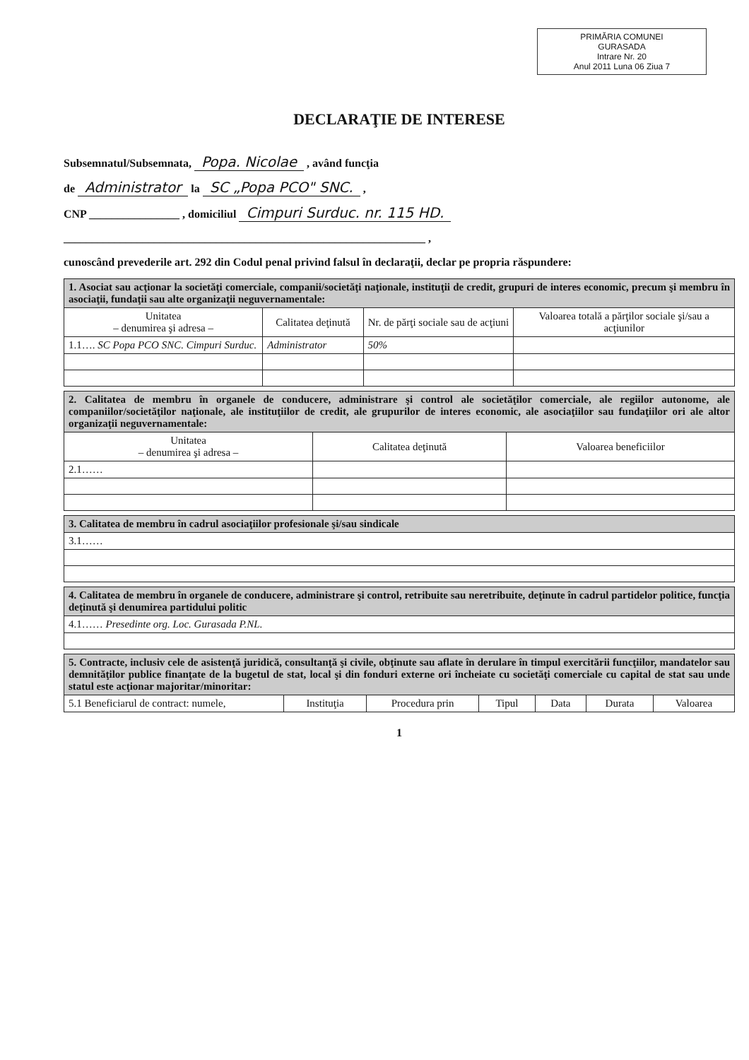PRIMĂRIA COMUNEI
GURASADA
Intrare Nr. 20
Anul 2011 Luna 06 Ziua 7
DECLARAŢIE DE INTERESE
Subsemnatul/Subsemnata, Popa. Nicolae , având funcţia
de Administrator la SC „Popa PCO" SNC. ,
CNP ________________ , domiciliul Cimpuri Surduc. nr. 115 HD.
________________________________________________________________ ,
cunoscând prevederile art. 292 din Codul penal privind falsul în declaraţii, declar pe propria răspundere:
| 1. Asociat sau acţionar la societăţi comerciale, companii/societăţi naţionale, instituţii de credit, grupuri de interes economic, precum şi membru în asociaţii, fundaţii sau alte organizaţii neguvernamentale: | | | |
| Unitatea – denumirea şi adresa – | Calitatea deţinută | Nr. de părţi sociale sau de acţiuni | Valoarea totală a părţilor sociale şi/sau a acţiunilor |
| 1.1…. SC Popa PCO SNC. Cimpuri Surduc. | Administrator | 50% | |
| 2. Calitatea de membru în organele de conducere, administrare şi control ale societăţilor comerciale, ale regiilor autonome, ale companiilor/societăţilor naţionale, ale instituţiilor de credit, ale grupurilor de interes economic, ale asociaţiilor sau fundaţiilor ori ale altor organizaţii neguvernamentale: | | |
| Unitatea – denumirea şi adresa – | Calitatea deţinută | Valoarea beneficiilor |
| 2.1…… | | |
| 3. Calitatea de membru în cadrul asociaţiilor profesionale şi/sau sindicale |
| 3.1…… |
| 4. Calitatea de membru în organele de conducere, administrare şi control, retribuite sau neretribuite, deţinute în cadrul partidelor politice, funcţia deţinută şi denumirea partidului politic |
| 4.1…… Presedinte org. Loc. Gurasada P.NL. |
| 5. Contracte, inclusiv cele de asistenţă juridică, consultanţă şi civile, obţinute sau aflate în derulare în timpul exercitării funcţiilor, mandatelor sau demnităţilor publice finanţate de la bugetul de stat, local şi din fonduri externe ori încheiate cu societăţi comerciale cu capital de stat sau unde statul este acţionar majoritar/minoritar: | | | | | | |
| 5.1 Beneficiarul de contract: numele, | Instituţia | Procedura prin | Tipul | Data | Durata | Valoarea |
1